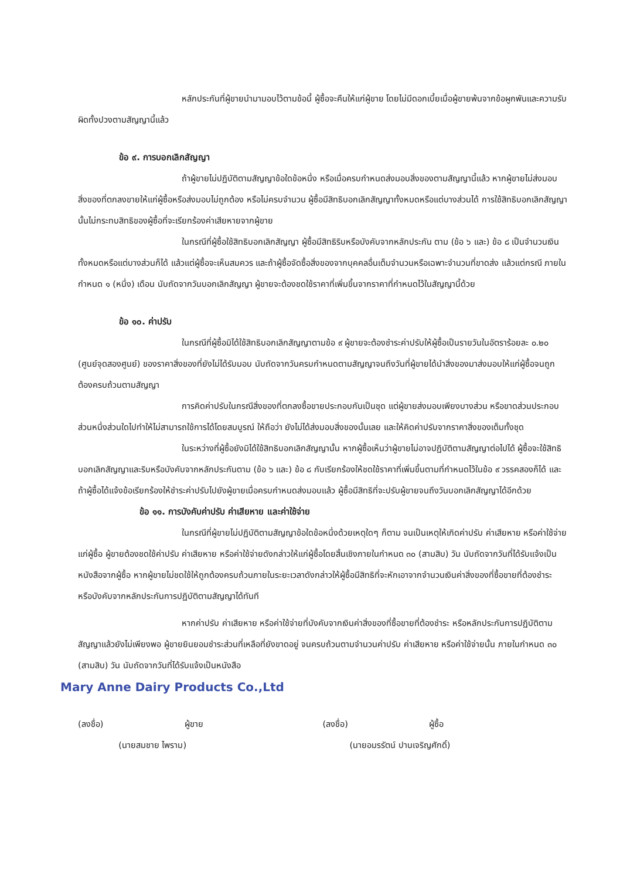หลักประกันที่ผู้ขายนำมามอบไว้ตามข้อนี้ ผู้ซื้อจะคืนให้แก่ผู้ขาย โดยไม่มีดอกเบี้ยเมื่อผู้ขายพ้นจากข้อผูกพันและความรับผิดทั้งปวงตามสัญญานี้แล้ว
ข้อ ๙. การบอกเลิกสัญญา
ถ้าผู้ขายไม่ปฏิบัติตามสัญญาข้อใดข้อหนึ่ง หรือเมื่อครบกำหนดส่งมอบสิ่งของตามสัญญานี้แล้ว หากผู้ขายไม่ส่งมอบสิ่งของที่ตกลงขายให้แก่ผู้ซื้อหรือส่งมอบไม่ถูกต้อง หรือไม่ครบจำนวน ผู้ซื้อมีสิทธิบอกเลิกสัญญาทั้งหมดหรือแต่บางส่วนได้ การใช้สิทธิบอกเลิกสัญญานั้นไม่กระทบสิทธิของผู้ซื้อที่จะเรียกร้องค่าเสียหายจากผู้ขาย
ในกรณีที่ผู้ซื้อใช้สิทธิบอกเลิกสัญญา ผู้ซื้อมีสิทธิริบหรือบังคับจากหลักประกัน ตาม (ข้อ ๖ และ) ข้อ ๘ เป็นจำนวนเงินทั้งหมดหรือแต่บางส่วนก็ได้ แล้วแต่ผู้ซื้อจะเห็นสมควร และถ้าผู้ซื้อจัดซื้อสิ่งของจากบุคคลอื่นเต็มจำนวนหรือเฉพาะจำนวนที่ขาดส่ง แล้วแต่กรณี ภายในกำหนด ๑ (หนึ่ง) เดือน นับถัดจากวันบอกเลิกสัญญา ผู้ขายจะต้องชดใช้ราคาที่เพิ่มขึ้นจากราคาที่กำหนดไว้ในสัญญานี้ด้วย
ข้อ ๑๐. ค่าปรับ
ในกรณีที่ผู้ซื้อมิได้ใช้สิทธิบอกเลิกสัญญาตามข้อ ๙ ผู้ขายจะต้องชำระค่าปรับให้ผู้ซื้อเป็นรายวันในอัตราร้อยละ ๐.๒๐ (ศูนย์จุดสองศูนย์) ของราคาสิ่งของที่ยังไม่ได้รับมอบ นับถัดจากวันครบกำหนดตามสัญญาจนถึงวันที่ผู้ขายได้นำสิ่งของมาส่งมอบให้แก่ผู้ซื้อจนถูกต้องครบถ้วนตามสัญญา
การคิดค่าปรับในกรณีสิ่งของที่ตกลงซื้อขายประกอบกันเป็นชุด แต่ผู้ขายส่งมอบเพียงบางส่วน หรือขาดส่วนประกอบส่วนหนึ่งส่วนใดไปทำให้ไม่สามารถใช้การได้โดยสมบูรณ์ ให้ถือว่า ยังไม่ได้ส่งมอบสิ่งของนั้นเลย และให้คิดค่าปรับจากราคาสิ่งของเต็มทั้งชุด
ในระหว่างที่ผู้ซื้อยังมิได้ใช้สิทธิบอกเลิกสัญญานั้น หากผู้ซื้อเห็นว่าผู้ขายไม่อาจปฏิบัติตามสัญญาต่อไปได้ ผู้ซื้อจะใช้สิทธิบอกเลิกสัญญาและริบหรือบังคับจากหลักประกันตาม (ข้อ ๖ และ) ข้อ ๘ กับเรียกร้องให้ชดใช้ราคาที่เพิ่มขึ้นตามที่กำหนดไว้ในข้อ ๙ วรรคสองก็ได้ และถ้าผู้ซื้อได้แจ้งข้อเรียกร้องให้ชำระค่าปรับไปยังผู้ขายเมื่อครบกำหนดส่งมอบแล้ว ผู้ซื้อมีสิทธิที่จะปรับผู้ขายจนถึงวันบอกเลิกสัญญาได้อีกด้วย
ข้อ ๑๑. การบังคับค่าปรับ ค่าเสียหาย และค่าใช้จ่าย
ในกรณีที่ผู้ขายไม่ปฏิบัติตามสัญญาข้อใดข้อหนึ่งด้วยเหตุใดๆ ก็ตาม จนเป็นเหตุให้เกิดค่าปรับ ค่าเสียหาย หรือค่าใช้จ่ายแก่ผู้ซื้อ ผู้ขายต้องชดใช้ค่าปรับ ค่าเสียหาย หรือค่าใช้จ่ายดังกล่าวให้แก่ผู้ซื้อโดยสิ้นเชิงภายในกำหนด ๓๐ (สามสิบ) วัน นับถัดจากวันที่ได้รับแจ้งเป็นหนังสือจากผู้ซื้อ หากผู้ขายไม่ชดใช้ให้ถูกต้องครบถ้วนภายในระยะเวลาดังกล่าวให้ผู้ซื้อมีสิทธิที่จะหักเอาจากจำนวนเงินค่าสิ่งของที่ซื้อขายที่ต้องชำระ หรือบังคับจากหลักประกันการปฏิบัติตามสัญญาได้ทันที
หากค่าปรับ ค่าเสียหาย หรือค่าใช้จ่ายที่บังคับจากเงินค่าสิ่งของที่ซื้อขายที่ต้องชำระ หรือหลักประกันการปฏิบัติตามสัญญาแล้วยังไม่เพียงพอ ผู้ขายยินยอมชำระส่วนที่เหลือที่ยังขาดอยู่ จนครบถ้วนตามจำนวนค่าปรับ ค่าเสียหาย หรือค่าใช้จ่ายนั้น ภายในกำหนด ๓๐ (สามสิบ) วัน นับถัดจากวันที่ได้รับแจ้งเป็นหนังสือ
Mary Anne Dairy Products Co.,Ltd
(ลงชื่อ) ผู้ขาย
(นายสมชาย ไพราม)
(ลงชื่อ) ผู้ซื้อ
(นายอมรรัตน์ ปานเจริญศักดิ์)